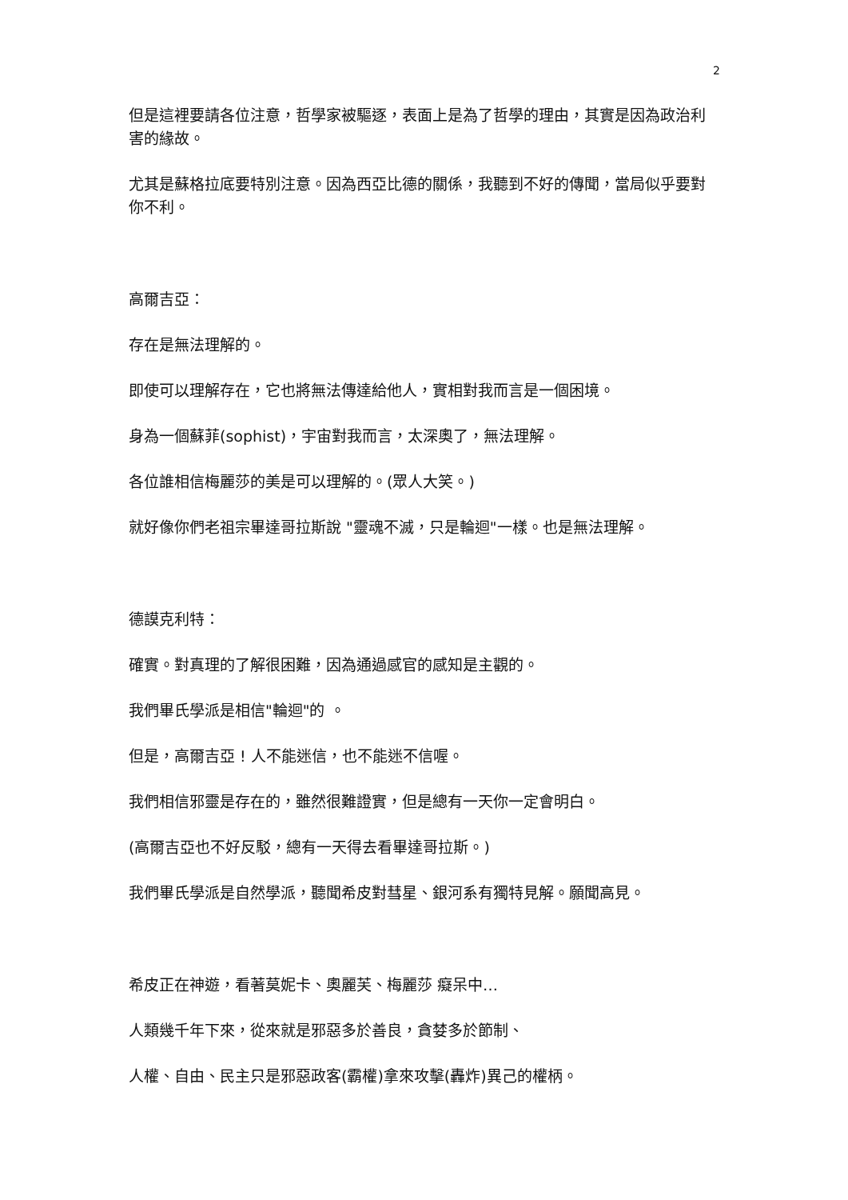2
但是這裡要請各位注意，哲學家被驅逐，表面上是為了哲學的理由，其實是因為政治利害的緣故。
尤其是蘇格拉底要特別注意。因為西亞比德的關係，我聽到不好的傳聞，當局似乎要對你不利。
高爾吉亞：
存在是無法理解的。
即使可以理解存在，它也將無法傳達給他人，實相對我而言是一個困境。
身為一個蘇菲(sophist)，宇宙對我而言，太深奧了，無法理解。
各位誰相信梅麗莎的美是可以理解的。(眾人大笑。)
就好像你們老祖宗畢達哥拉斯說 "靈魂不滅，只是輪迴"一樣。也是無法理解。
德謨克利特：
確實。對真理的了解很困難，因為通過感官的感知是主觀的。
我們畢氏學派是相信"輪迴"的 。
但是，高爾吉亞 ! 人不能迷信，也不能迷不信喔。
我們相信邪靈是存在的，雖然很難證實，但是總有一天你一定會明白。
(高爾吉亞也不好反駁，總有一天得去看畢達哥拉斯。)
我們畢氏學派是自然學派，聽聞希皮對彗星、銀河系有獨特見解。願聞高見。
希皮正在神遊，看著莫妮卡、奧麗芙、梅麗莎 癡呆中…
人類幾千年下來，從來就是邪惡多於善良，貪婪多於節制、
人權、自由、民主只是邪惡政客(霸權)拿來攻擊(轟炸)異己的權柄。